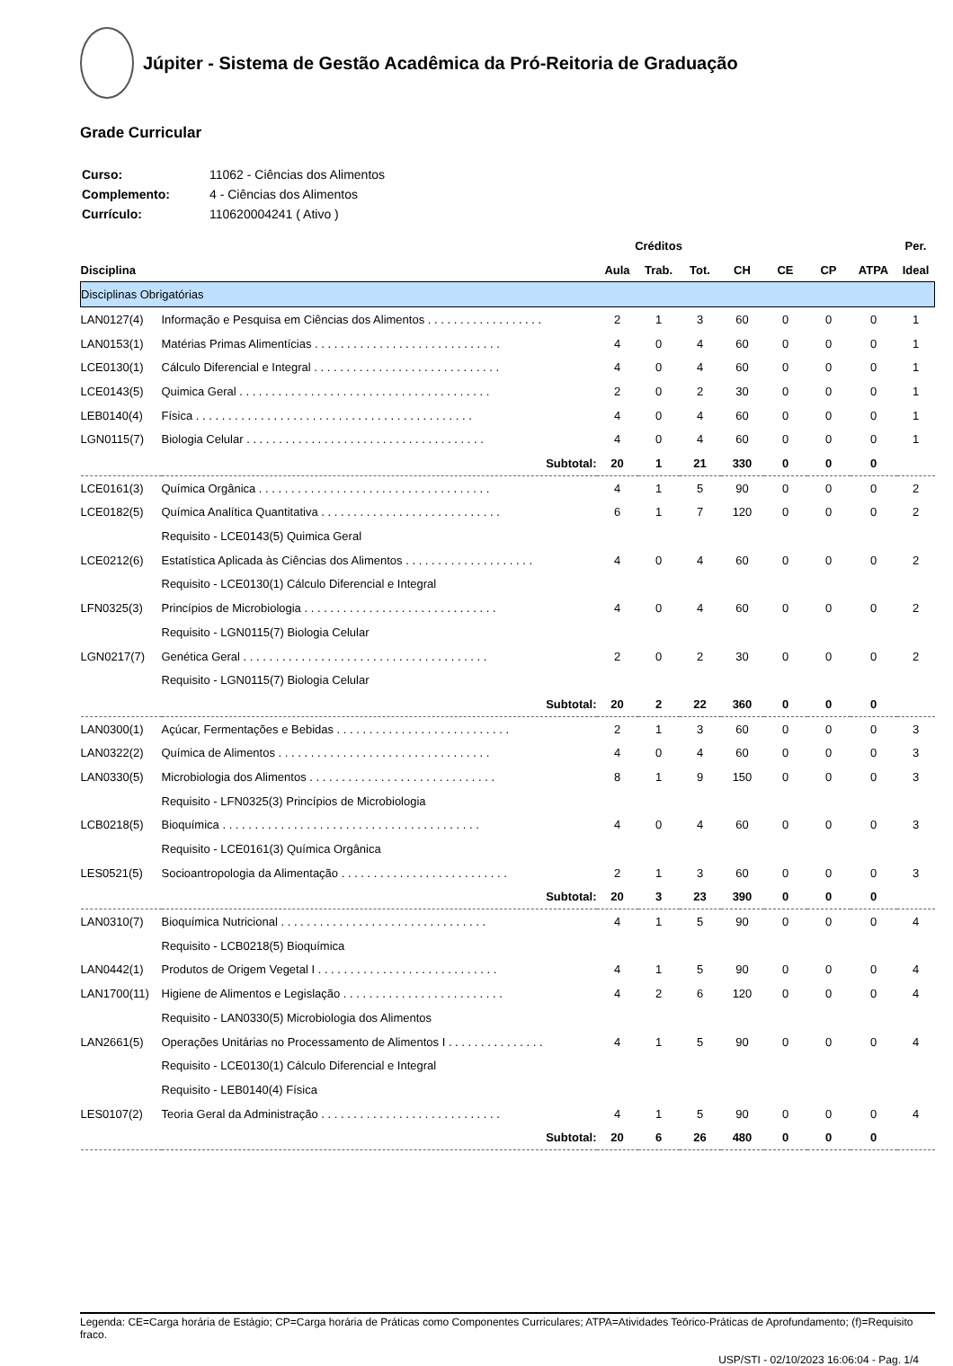Júpiter - Sistema de Gestão Acadêmica da Pró-Reitoria de Graduação
Grade Curricular
| Curso: | 11062 - Ciências dos Alimentos |
| Complemento: | 4 - Ciências dos Alimentos |
| Currículo: | 110620004241 ( Ativo ) |
| | | Créditos | | | | | | | Per. |
| --- | --- | --- | --- | --- | --- | --- | --- | --- | --- |
| Disciplina | | Aula | Trab. | Tot. | CH | CE | CP | ATPA | Ideal |
| Disciplinas Obrigatórias | | | | | | | | | |
| LAN0127(4) | Informação e Pesquisa em Ciências dos Alimentos . . . . . . . . . . . . . . . . . . | 2 | 1 | 3 | 60 | 0 | 0 | 0 | 1 |
| LAN0153(1) | Matérias Primas Alimentícias . . . . . . . . . . . . . . . . . . . . . . . . . . . . . | 4 | 0 | 4 | 60 | 0 | 0 | 0 | 1 |
| LCE0130(1) | Cálculo Diferencial e Integral . . . . . . . . . . . . . . . . . . . . . . . . . . . . . | 4 | 0 | 4 | 60 | 0 | 0 | 0 | 1 |
| LCE0143(5) | Quimica Geral . . . . . . . . . . . . . . . . . . . . . . . . . . . . . . . . . . . . . . . | 2 | 0 | 2 | 30 | 0 | 0 | 0 | 1 |
| LEB0140(4) | Física . . . . . . . . . . . . . . . . . . . . . . . . . . . . . . . . . . . . . . . . . . . | 4 | 0 | 4 | 60 | 0 | 0 | 0 | 1 |
| LGN0115(7) | Biologia Celular . . . . . . . . . . . . . . . . . . . . . . . . . . . . . . . . . . . . . | 4 | 0 | 4 | 60 | 0 | 0 | 0 | 1 |
| | Subtotal: | 20 | 1 | 21 | 330 | 0 | 0 | 0 | |
| LCE0161(3) | Química Orgânica . . . . . . . . . . . . . . . . . . . . . . . . . . . . . . . . . . . . | 4 | 1 | 5 | 90 | 0 | 0 | 0 | 2 |
| LCE0182(5) | Química Analítica Quantitativa . . . . . . . . . . . . . . . . . . . . . . . . . . . . | 6 | 1 | 7 | 120 | 0 | 0 | 0 | 2 |
| | Requisito - LCE0143(5) Quimica Geral | | | | | | | | |
| LCE0212(6) | Estatística Aplicada às Ciências dos Alimentos . . . . . . . . . . . . . . . . . . . . | 4 | 0 | 4 | 60 | 0 | 0 | 0 | 2 |
| | Requisito - LCE0130(1) Cálculo Diferencial e Integral | | | | | | | | |
| LFN0325(3) | Princípios de Microbiologia . . . . . . . . . . . . . . . . . . . . . . . . . . . . . . | 4 | 0 | 4 | 60 | 0 | 0 | 0 | 2 |
| | Requisito - LGN0115(7) Biologia Celular | | | | | | | | |
| LGN0217(7) | Genética Geral . . . . . . . . . . . . . . . . . . . . . . . . . . . . . . . . . . . . . . | 2 | 0 | 2 | 30 | 0 | 0 | 0 | 2 |
| | Requisito - LGN0115(7) Biologia Celular | | | | | | | | |
| | Subtotal: | 20 | 2 | 22 | 360 | 0 | 0 | 0 | |
| LAN0300(1) | Açúcar, Fermentações e Bebidas . . . . . . . . . . . . . . . . . . . . . . . . . . . | 2 | 1 | 3 | 60 | 0 | 0 | 0 | 3 |
| LAN0322(2) | Química de Alimentos . . . . . . . . . . . . . . . . . . . . . . . . . . . . . . . . . | 4 | 0 | 4 | 60 | 0 | 0 | 0 | 3 |
| LAN0330(5) | Microbiologia dos Alimentos . . . . . . . . . . . . . . . . . . . . . . . . . . . . . | 8 | 1 | 9 | 150 | 0 | 0 | 0 | 3 |
| | Requisito - LFN0325(3) Princípios de Microbiologia | | | | | | | | |
| LCB0218(5) | Bioquímica . . . . . . . . . . . . . . . . . . . . . . . . . . . . . . . . . . . . . . . . | 4 | 0 | 4 | 60 | 0 | 0 | 0 | 3 |
| | Requisito - LCE0161(3) Química Orgânica | | | | | | | | |
| LES0521(5) | Socioantropologia da Alimentação . . . . . . . . . . . . . . . . . . . . . . . . . . | 2 | 1 | 3 | 60 | 0 | 0 | 0 | 3 |
| | Subtotal: | 20 | 3 | 23 | 390 | 0 | 0 | 0 | |
| LAN0310(7) | Bioquímica Nutricional . . . . . . . . . . . . . . . . . . . . . . . . . . . . . . . . | 4 | 1 | 5 | 90 | 0 | 0 | 0 | 4 |
| | Requisito - LCB0218(5) Bioquímica | | | | | | | | |
| LAN0442(1) | Produtos de Origem Vegetal I . . . . . . . . . . . . . . . . . . . . . . . . . . . . | 4 | 1 | 5 | 90 | 0 | 0 | 0 | 4 |
| LAN1700(11) | Higiene de Alimentos e Legislação . . . . . . . . . . . . . . . . . . . . . . . . . | 4 | 2 | 6 | 120 | 0 | 0 | 0 | 4 |
| | Requisito - LAN0330(5) Microbiologia dos Alimentos | | | | | | | | |
| LAN2661(5) | Operações Unitárias no Processamento de Alimentos I . . . . . . . . . . . . . . . | 4 | 1 | 5 | 90 | 0 | 0 | 0 | 4 |
| | Requisito - LCE0130(1) Cálculo Diferencial e Integral | | | | | | | | |
| | Requisito - LEB0140(4) Física | | | | | | | | |
| LES0107(2) | Teoria Geral da Administração . . . . . . . . . . . . . . . . . . . . . . . . . . . . | 4 | 1 | 5 | 90 | 0 | 0 | 0 | 4 |
| | Subtotal: | 20 | 6 | 26 | 480 | 0 | 0 | 0 | |
Legenda: CE=Carga horária de Estágio; CP=Carga horária de Práticas como Componentes Curriculares; ATPA=Atividades Teórico-Práticas de Aprofundamento; (f)=Requisito fraco.
USP/STI - 02/10/2023 16:06:04 - Pag. 1/4